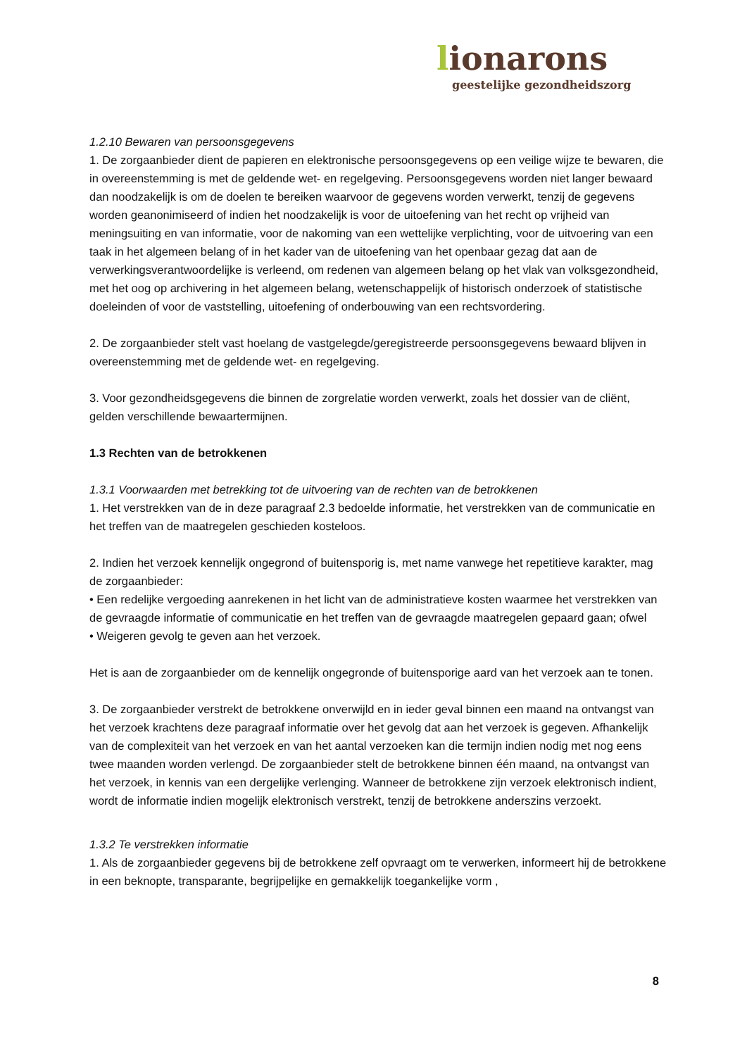lionarons
geestelijke gezondheidszorg
1.2.10 Bewaren van persoonsgegevens
1. De zorgaanbieder dient de papieren en elektronische persoonsgegevens op een veilige wijze te bewaren, die in overeenstemming is met de geldende wet- en regelgeving. Persoonsgegevens worden niet langer bewaard dan noodzakelijk is om de doelen te bereiken waarvoor de gegevens worden verwerkt, tenzij de gegevens worden geanonimiseerd of indien het noodzakelijk is voor de uitoefening van het recht op vrijheid van meningsuiting en van informatie, voor de nakoming van een wettelijke verplichting, voor de uitvoering van een taak in het algemeen belang of in het kader van de uitoefening van het openbaar gezag dat aan de verwerkingsverantwoordelijke is verleend, om redenen van algemeen belang op het vlak van volksgezondheid, met het oog op archivering in het algemeen belang, wetenschappelijk of historisch onderzoek of statistische doeleinden of voor de vaststelling, uitoefening of onderbouwing van een rechtsvordering.
2. De zorgaanbieder stelt vast hoelang de vastgelegde/geregistreerde persoonsgegevens bewaard blijven in overeenstemming met de geldende wet- en regelgeving.
3. Voor gezondheidsgegevens die binnen de zorgrelatie worden verwerkt, zoals het dossier van de cliënt, gelden verschillende bewaartermijnen.
1.3 Rechten van de betrokkenen
1.3.1 Voorwaarden met betrekking tot de uitvoering van de rechten van de betrokkenen
1. Het verstrekken van de in deze paragraaf 2.3 bedoelde informatie, het verstrekken van de communicatie en het treffen van de maatregelen geschieden kosteloos.
2. Indien het verzoek kennelijk ongegrond of buitensporig is, met name vanwege het repetitieve karakter, mag de zorgaanbieder:
• Een redelijke vergoeding aanrekenen in het licht van de administratieve kosten waarmee het verstrekken van de gevraagde informatie of communicatie en het treffen van de gevraagde maatregelen gepaard gaan; ofwel
• Weigeren gevolg te geven aan het verzoek.
Het is aan de zorgaanbieder om de kennelijk ongegronde of buitensporige aard van het verzoek aan te tonen.
3. De zorgaanbieder verstrekt de betrokkene onverwijld en in ieder geval binnen een maand na ontvangst van het verzoek krachtens deze paragraaf informatie over het gevolg dat aan het verzoek is gegeven. Afhankelijk van de complexiteit van het verzoek en van het aantal verzoeken kan die termijn indien nodig met nog eens twee maanden worden verlengd. De zorgaanbieder stelt de betrokkene binnen één maand, na ontvangst van het verzoek, in kennis van een dergelijke verlenging. Wanneer de betrokkene zijn verzoek elektronisch indient, wordt de informatie indien mogelijk elektronisch verstrekt, tenzij de betrokkene anderszins verzoekt.
1.3.2 Te verstrekken informatie
1. Als de zorgaanbieder gegevens bij de betrokkene zelf opvraagt om te verwerken, informeert hij de betrokkene in een beknopte, transparante, begrijpelijke en gemakkelijk toegankelijke vorm ,
8